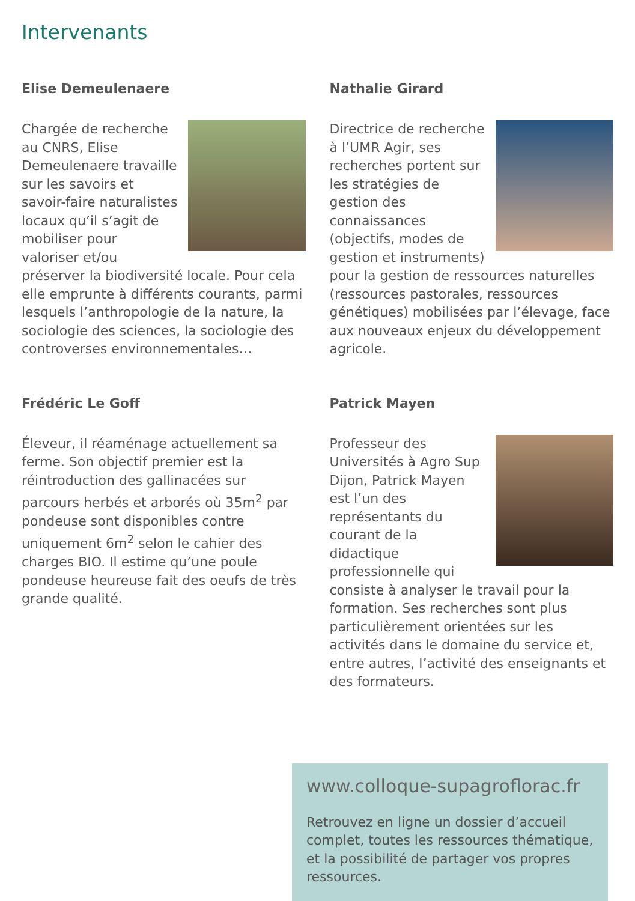Intervenants
Elise Demeulenaere
Chargée de recherche au CNRS, Elise Demeulenaere travaille sur les savoirs et savoir-faire naturalistes locaux qu’il s’agit de mobiliser pour valoriser et/ou préserver la biodiversité locale. Pour cela elle emprunte à différents courants, parmi lesquels l’anthropologie de la nature, la sociologie des sciences, la sociologie des controverses environnementales…
Nathalie Girard
Directrice de recherche à l’UMR Agir, ses recherches portent sur les stratégies de gestion des connaissances (objectifs, modes de gestion et instruments) pour la gestion de ressources naturelles (ressources pastorales, ressources génétiques) mobilisées par l’élevage, face aux nouveaux enjeux du développement agricole.
Frédéric Le Goff
Éleveur, il réaménage actuellement sa ferme. Son objectif premier est la réintroduction des gallinacées sur parcours herbés et arborés où 35m<sup>2</sup> par pondeuse sont disponibles contre uniquement 6m<sup>2</sup> selon le cahier des charges BIO. Il estime qu’une poule pondeuse heureuse fait des oeufs de très grande qualité.
Patrick Mayen
Professeur des Universités à Agro Sup Dijon, Patrick Mayen est l’un des représentants du courant de la didactique professionnelle qui consiste à analyser le travail pour la formation. Ses recherches sont plus particulièrement orientées sur les activités dans le domaine du service et, entre autres, l’activité des enseignants et des formateurs.
www.colloque-supagroflorac.fr
Retrouvez en ligne un dossier d’accueil complet, toutes les ressources thématique, et la possibilité de partager vos propres ressources.